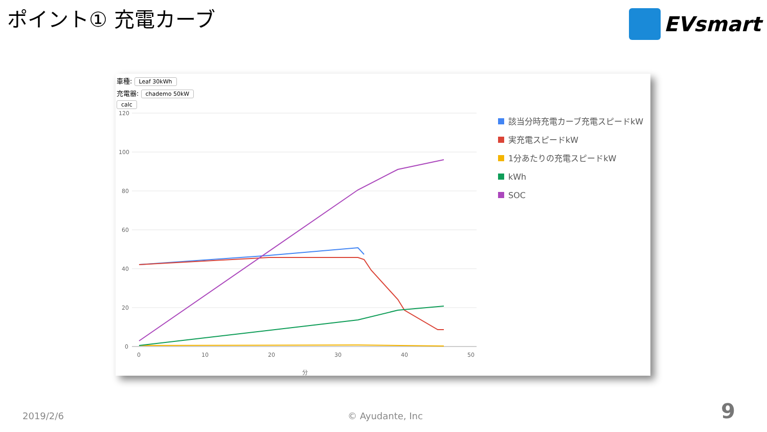ポイント① 充電カーブ EVsmart
車種: Leaf 30kWh
充電器: chademo 50kW
calc
120
100
80
60
40
20
0
0
10
20
30
40
50
分
該当分時充電カーブ充電スピードkW
実充電スピードkW
1分あたりの充電スピードkW
kWh
SOC
2019/2/6 © Ayudante, Inc 9